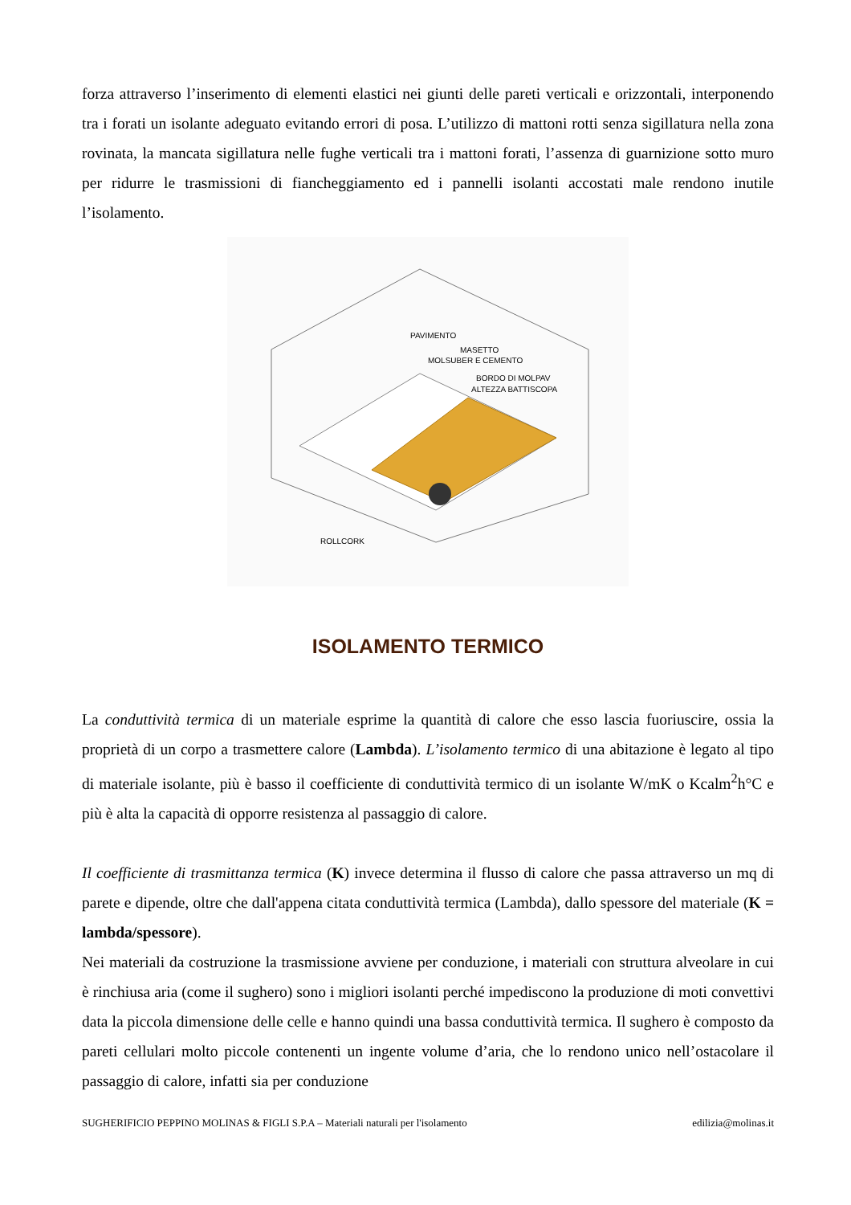forza attraverso l’inserimento di elementi elastici nei giunti delle pareti verticali e orizzontali, interponendo tra i forati un isolante adeguato evitando errori di posa. L’utilizzo di mattoni rotti senza sigillatura nella zona rovinata, la mancata sigillatura nelle fughe verticali tra i mattoni forati, l’assenza di guarnizione sotto muro per ridurre le trasmissioni di fiancheggiamento ed i pannelli isolanti accostati male rendono inutile l’isolamento.
PAVIMENTO
MASETTO
MOLSUBER E CEMENTO
BORDO DI MOLPAV
ALTEZZA BATTISCOPA
ROLLCORK
ISOLAMENTO TERMICO
La conduttività termica di un materiale esprime la quantità di calore che esso lascia fuoriuscire, ossia la proprietà di un corpo a trasmettere calore (Lambda). L’isolamento termico di una abitazione è legato al tipo di materiale isolante, più è basso il coefficiente di conduttività termico di un isolante W/mK o Kcalm<sup>2</sup>h°C e più è alta la capacità di opporre resistenza al passaggio di calore.
Il coefficiente di trasmittanza termica (K) invece determina il flusso di calore che passa attraverso un mq di parete e dipende, oltre che dall'appena citata conduttività termica (Lambda), dallo spessore del materiale (K = lambda/spessore).
Nei materiali da costruzione la trasmissione avviene per conduzione, i materiali con struttura alveolare in cui è rinchiusa aria (come il sughero) sono i migliori isolanti perché impediscono la produzione di moti convettivi data la piccola dimensione delle celle e hanno quindi una bassa conduttività termica. Il sughero è composto da pareti cellulari molto piccole contenenti un ingente volume d’aria, che lo rendono unico nell’ostacolare il passaggio di calore, infatti sia per conduzione
SUGHERIFICIO PEPPINO MOLINAS & FIGLI S.P.A – Materiali naturali per l'isolamento edilizia@molinas.it